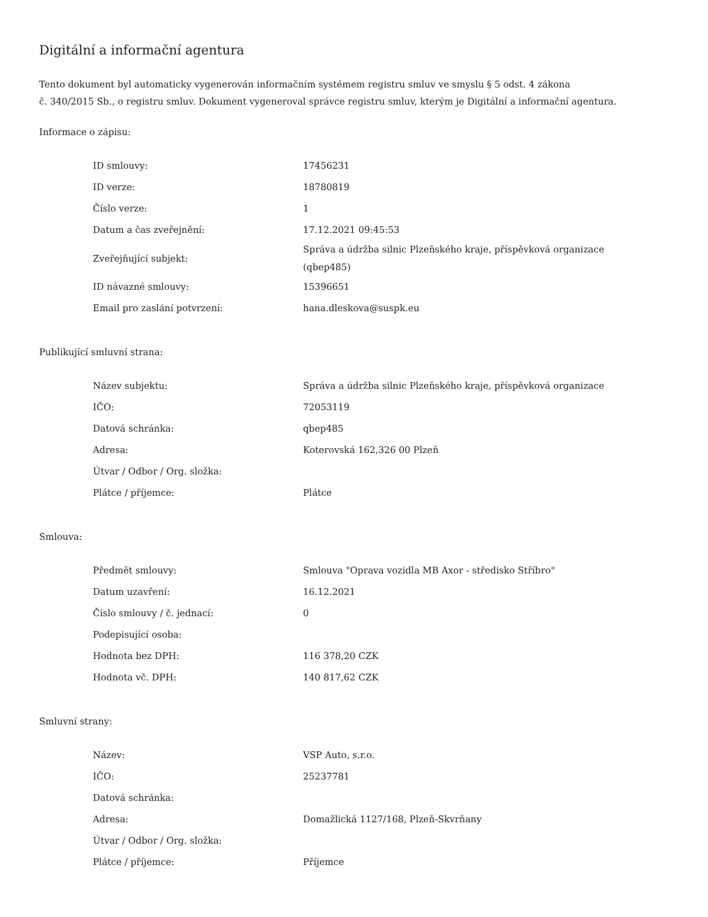Digitální a informační agentura
Tento dokument byl automaticky vygenerován informačním systémem registru smluv ve smyslu § 5 odst. 4 zákona
č. 340/2015 Sb., o registru smluv. Dokument vygeneroval správce registru smluv, kterým je Digitální a informační agentura.
Informace o zápisu:
| ID smlouvy: | 17456231 |
| ID verze: | 18780819 |
| Číslo verze: | 1 |
| Datum a čas zveřejnění: | 17.12.2021 09:45:53 |
| Zveřejňující subjekt: | Správa a údržba silnic Plzeňského kraje, příspěvková organizace (qbep485) |
| ID návazné smlouvy: | 15396651 |
| Email pro zaslání potvrzení: | hana.dleskova@suspk.eu |
Publikující smluvní strana:
| Název subjektu: | Správa a údržba silnic Plzeňského kraje, příspěvková organizace |
| IČO: | 72053119 |
| Datová schránka: | qbep485 |
| Adresa: | Koterovská 162,326 00 Plzeň |
| Útvar / Odbor / Org. složka: | |
| Plátce / příjemce: | Plátce |
Smlouva:
| Předmět smlouvy: | Smlouva "Oprava vozidla MB Axor - středisko Stříbro" |
| Datum uzavření: | 16.12.2021 |
| Číslo smlouvy / č. jednací: | 0 |
| Podepisující osoba: | |
| Hodnota bez DPH: | 116 378,20 CZK |
| Hodnota vč. DPH: | 140 817,62 CZK |
Smluvní strany:
| Název: | VSP Auto, s.r.o. |
| IČO: | 25237781 |
| Datová schránka: | |
| Adresa: | Domažlická 1127/168, Plzeň-Skvrňany |
| Útvar / Odbor / Org. složka: | |
| Plátce / příjemce: | Příjemce |